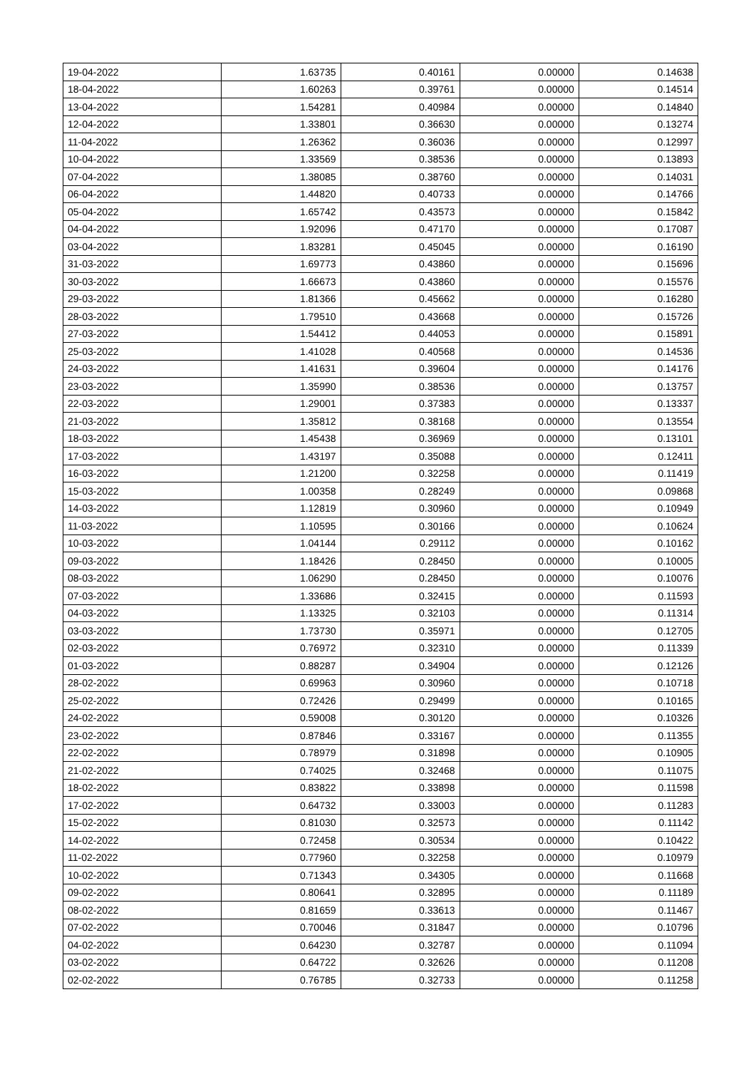| 19-04-2022 | 1.63735 | 0.40161 | 0.00000 | 0.14638 |
| 18-04-2022 | 1.60263 | 0.39761 | 0.00000 | 0.14514 |
| 13-04-2022 | 1.54281 | 0.40984 | 0.00000 | 0.14840 |
| 12-04-2022 | 1.33801 | 0.36630 | 0.00000 | 0.13274 |
| 11-04-2022 | 1.26362 | 0.36036 | 0.00000 | 0.12997 |
| 10-04-2022 | 1.33569 | 0.38536 | 0.00000 | 0.13893 |
| 07-04-2022 | 1.38085 | 0.38760 | 0.00000 | 0.14031 |
| 06-04-2022 | 1.44820 | 0.40733 | 0.00000 | 0.14766 |
| 05-04-2022 | 1.65742 | 0.43573 | 0.00000 | 0.15842 |
| 04-04-2022 | 1.92096 | 0.47170 | 0.00000 | 0.17087 |
| 03-04-2022 | 1.83281 | 0.45045 | 0.00000 | 0.16190 |
| 31-03-2022 | 1.69773 | 0.43860 | 0.00000 | 0.15696 |
| 30-03-2022 | 1.66673 | 0.43860 | 0.00000 | 0.15576 |
| 29-03-2022 | 1.81366 | 0.45662 | 0.00000 | 0.16280 |
| 28-03-2022 | 1.79510 | 0.43668 | 0.00000 | 0.15726 |
| 27-03-2022 | 1.54412 | 0.44053 | 0.00000 | 0.15891 |
| 25-03-2022 | 1.41028 | 0.40568 | 0.00000 | 0.14536 |
| 24-03-2022 | 1.41631 | 0.39604 | 0.00000 | 0.14176 |
| 23-03-2022 | 1.35990 | 0.38536 | 0.00000 | 0.13757 |
| 22-03-2022 | 1.29001 | 0.37383 | 0.00000 | 0.13337 |
| 21-03-2022 | 1.35812 | 0.38168 | 0.00000 | 0.13554 |
| 18-03-2022 | 1.45438 | 0.36969 | 0.00000 | 0.13101 |
| 17-03-2022 | 1.43197 | 0.35088 | 0.00000 | 0.12411 |
| 16-03-2022 | 1.21200 | 0.32258 | 0.00000 | 0.11419 |
| 15-03-2022 | 1.00358 | 0.28249 | 0.00000 | 0.09868 |
| 14-03-2022 | 1.12819 | 0.30960 | 0.00000 | 0.10949 |
| 11-03-2022 | 1.10595 | 0.30166 | 0.00000 | 0.10624 |
| 10-03-2022 | 1.04144 | 0.29112 | 0.00000 | 0.10162 |
| 09-03-2022 | 1.18426 | 0.28450 | 0.00000 | 0.10005 |
| 08-03-2022 | 1.06290 | 0.28450 | 0.00000 | 0.10076 |
| 07-03-2022 | 1.33686 | 0.32415 | 0.00000 | 0.11593 |
| 04-03-2022 | 1.13325 | 0.32103 | 0.00000 | 0.11314 |
| 03-03-2022 | 1.73730 | 0.35971 | 0.00000 | 0.12705 |
| 02-03-2022 | 0.76972 | 0.32310 | 0.00000 | 0.11339 |
| 01-03-2022 | 0.88287 | 0.34904 | 0.00000 | 0.12126 |
| 28-02-2022 | 0.69963 | 0.30960 | 0.00000 | 0.10718 |
| 25-02-2022 | 0.72426 | 0.29499 | 0.00000 | 0.10165 |
| 24-02-2022 | 0.59008 | 0.30120 | 0.00000 | 0.10326 |
| 23-02-2022 | 0.87846 | 0.33167 | 0.00000 | 0.11355 |
| 22-02-2022 | 0.78979 | 0.31898 | 0.00000 | 0.10905 |
| 21-02-2022 | 0.74025 | 0.32468 | 0.00000 | 0.11075 |
| 18-02-2022 | 0.83822 | 0.33898 | 0.00000 | 0.11598 |
| 17-02-2022 | 0.64732 | 0.33003 | 0.00000 | 0.11283 |
| 15-02-2022 | 0.81030 | 0.32573 | 0.00000 | 0.11142 |
| 14-02-2022 | 0.72458 | 0.30534 | 0.00000 | 0.10422 |
| 11-02-2022 | 0.77960 | 0.32258 | 0.00000 | 0.10979 |
| 10-02-2022 | 0.71343 | 0.34305 | 0.00000 | 0.11668 |
| 09-02-2022 | 0.80641 | 0.32895 | 0.00000 | 0.11189 |
| 08-02-2022 | 0.81659 | 0.33613 | 0.00000 | 0.11467 |
| 07-02-2022 | 0.70046 | 0.31847 | 0.00000 | 0.10796 |
| 04-02-2022 | 0.64230 | 0.32787 | 0.00000 | 0.11094 |
| 03-02-2022 | 0.64722 | 0.32626 | 0.00000 | 0.11208 |
| 02-02-2022 | 0.76785 | 0.32733 | 0.00000 | 0.11258 |